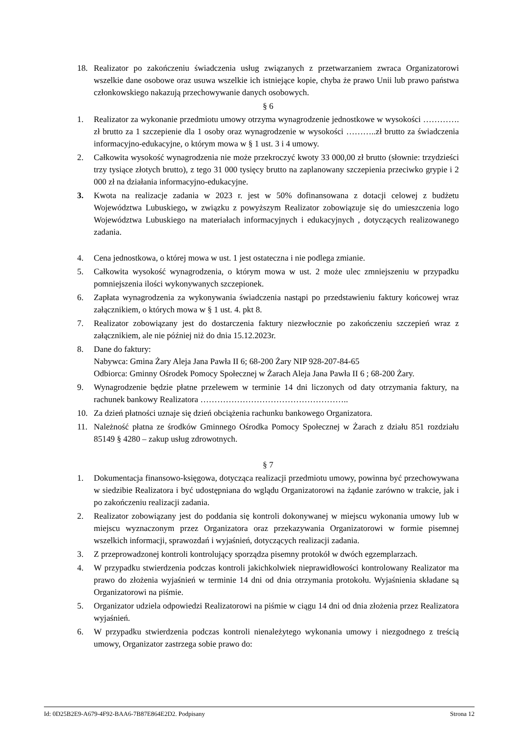18. Realizator po zakończeniu świadczenia usług związanych z przetwarzaniem zwraca Organizatorowi wszelkie dane osobowe oraz usuwa wszelkie ich istniejące kopie, chyba że prawo Unii lub prawo państwa członkowskiego nakazują przechowywanie danych osobowych.
§ 6
1. Realizator za wykonanie przedmiotu umowy otrzyma wynagrodzenie jednostkowe w wysokości …………. zł brutto za 1 szczepienie dla 1 osoby oraz wynagrodzenie w wysokości ………..zł brutto za świadczenia informacyjno-edukacyjne, o którym mowa w § 1 ust. 3 i 4 umowy.
2. Całkowita wysokość wynagrodzenia nie może przekroczyć kwoty 33 000,00 zł brutto (słownie: trzydzieści trzy tysiące złotych brutto), z tego 31 000 tysięcy brutto na zaplanowany szczepienia przeciwko grypie i 2 000 zł na działania informacyjno-edukacyjne.
3. Kwota na realizacje zadania w 2023 r. jest w 50% dofinansowana z dotacji celowej z budżetu Województwa Lubuskiego, w związku z powyższym Realizator zobowiązuje się do umieszczenia logo Województwa Lubuskiego na materiałach informacyjnych i edukacyjnych , dotyczących realizowanego zadania.
4. Cena jednostkowa, o której mowa w ust. 1 jest ostateczna i nie podlega zmianie.
5. Całkowita wysokość wynagrodzenia, o którym mowa w ust. 2 może ulec zmniejszeniu w przypadku pomniejszenia ilości wykonywanych szczepionek.
6. Zapłata wynagrodzenia za wykonywania świadczenia nastąpi po przedstawieniu faktury końcowej wraz załącznikiem, o których mowa w § 1 ust. 4. pkt 8.
7. Realizator zobowiązany jest do dostarczenia faktury niezwłocznie po zakończeniu szczepień wraz z załącznikiem, ale nie później niż do dnia 15.12.2023r.
8. Dane do faktury:
Nabywca: Gmina Żary Aleja Jana Pawła II 6; 68-200 Żary NIP 928-207-84-65
Odbiorca: Gminny Ośrodek Pomocy Społecznej w Żarach Aleja Jana Pawła II 6 ; 68-200 Żary.
9. Wynagrodzenie będzie płatne przelewem w terminie 14 dni liczonych od daty otrzymania faktury, na rachunek bankowy Realizatora ……………………………………………..
10. Za dzień płatności uznaje się dzień obciążenia rachunku bankowego Organizatora.
11. Należność płatna ze środków Gminnego Ośrodka Pomocy Społecznej w Żarach z działu 851 rozdziału 85149 § 4280 – zakup usług zdrowotnych.
§ 7
1. Dokumentacja finansowo-księgowa, dotycząca realizacji przedmiotu umowy, powinna być przechowywana w siedzibie Realizatora i być udostępniana do wglądu Organizatorowi na żądanie zarówno w trakcie, jak i po zakończeniu realizacji zadania.
2. Realizator zobowiązany jest do poddania się kontroli dokonywanej w miejscu wykonania umowy lub w miejscu wyznaczonym przez Organizatora oraz przekazywania Organizatorowi w formie pisemnej wszelkich informacji, sprawozdań i wyjaśnień, dotyczących realizacji zadania.
3. Z przeprowadzonej kontroli kontrolujący sporządza pisemny protokół w dwóch egzemplarzach.
4. W przypadku stwierdzenia podczas kontroli jakichkolwiek nieprawidłowości kontrolowany Realizator ma prawo do złożenia wyjaśnień w terminie 14 dni od dnia otrzymania protokołu. Wyjaśnienia składane są Organizatorowi na piśmie.
5. Organizator udziela odpowiedzi Realizatorowi na piśmie w ciągu 14 dni od dnia złożenia przez Realizatora wyjaśnień.
6. W przypadku stwierdzenia podczas kontroli nienależytego wykonania umowy i niezgodnego z treścią umowy, Organizator zastrzega sobie prawo do:
Id: 0D25B2E9-A679-4F92-BAA6-7B87E864E2D2. Podpisany Strona 12